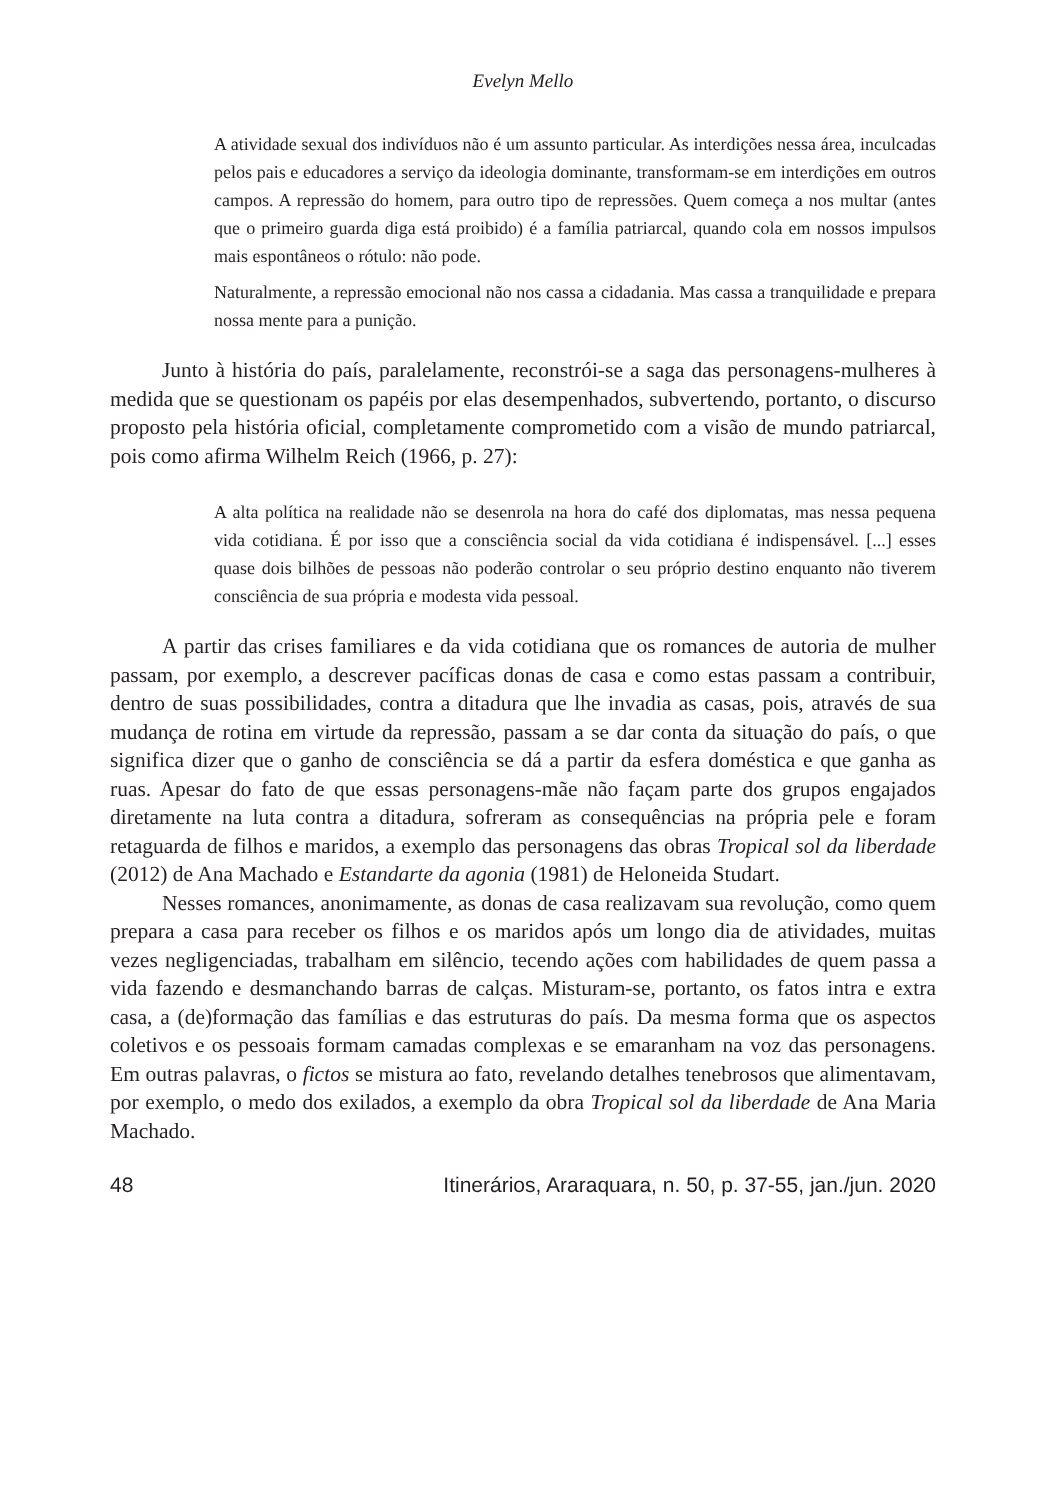Evelyn Mello
A atividade sexual dos indivíduos não é um assunto particular. As interdições nessa área, inculcadas pelos pais e educadores a serviço da ideologia dominante, transformam-se em interdições em outros campos. A repressão do homem, para outro tipo de repressões. Quem começa a nos multar (antes que o primeiro guarda diga está proibido) é a família patriarcal, quando cola em nossos impulsos mais espontâneos o rótulo: não pode.
Naturalmente, a repressão emocional não nos cassa a cidadania. Mas cassa a tranquilidade e prepara nossa mente para a punição.
Junto à história do país, paralelamente, reconstrói-se a saga das personagens-mulheres à medida que se questionam os papéis por elas desempenhados, subvertendo, portanto, o discurso proposto pela história oficial, completamente comprometido com a visão de mundo patriarcal, pois como afirma Wilhelm Reich (1966, p. 27):
A alta política na realidade não se desenrola na hora do café dos diplomatas, mas nessa pequena vida cotidiana. É por isso que a consciência social da vida cotidiana é indispensável. [...] esses quase dois bilhões de pessoas não poderão controlar o seu próprio destino enquanto não tiverem consciência de sua própria e modesta vida pessoal.
A partir das crises familiares e da vida cotidiana que os romances de autoria de mulher passam, por exemplo, a descrever pacíficas donas de casa e como estas passam a contribuir, dentro de suas possibilidades, contra a ditadura que lhe invadia as casas, pois, através de sua mudança de rotina em virtude da repressão, passam a se dar conta da situação do país, o que significa dizer que o ganho de consciência se dá a partir da esfera doméstica e que ganha as ruas. Apesar do fato de que essas personagens-mãe não façam parte dos grupos engajados diretamente na luta contra a ditadura, sofreram as consequências na própria pele e foram retaguarda de filhos e maridos, a exemplo das personagens das obras Tropical sol da liberdade (2012) de Ana Machado e Estandarte da agonia (1981) de Heloneida Studart.
Nesses romances, anonimamente, as donas de casa realizavam sua revolução, como quem prepara a casa para receber os filhos e os maridos após um longo dia de atividades, muitas vezes negligenciadas, trabalham em silêncio, tecendo ações com habilidades de quem passa a vida fazendo e desmanchando barras de calças. Misturam-se, portanto, os fatos intra e extra casa, a (de)formação das famílias e das estruturas do país. Da mesma forma que os aspectos coletivos e os pessoais formam camadas complexas e se emaranham na voz das personagens. Em outras palavras, o fictos se mistura ao fato, revelando detalhes tenebrosos que alimentavam, por exemplo, o medo dos exilados, a exemplo da obra Tropical sol da liberdade de Ana Maria Machado.
48 Itinerários, Araraquara, n. 50, p. 37-55, jan./jun. 2020